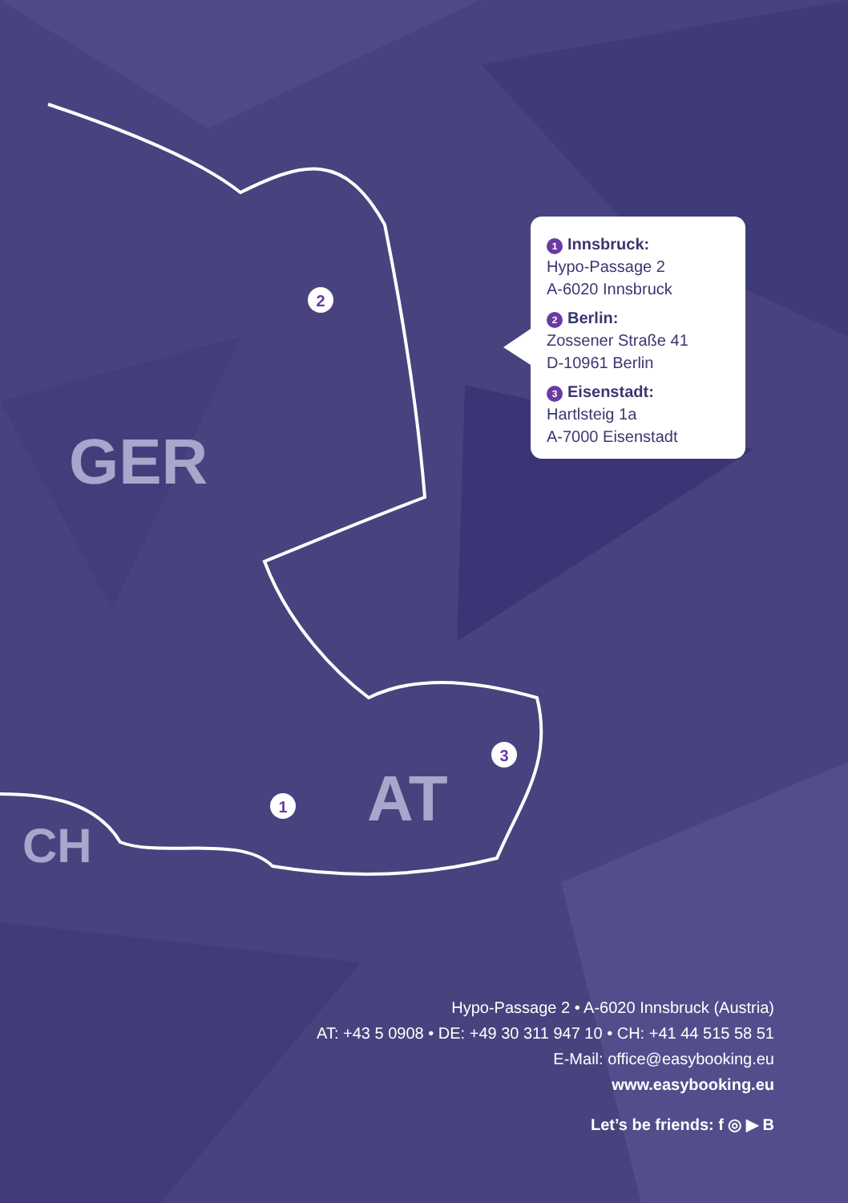2
3
1
GER
AT
CH
1 Innsbruck:
Hypo-Passage 2
A-6020 Innsbruck
2 Berlin:
Zossener Straße 41
D-10961 Berlin
3 Eisenstadt:
Hartlsteig 1a
A-7000 Eisenstadt
Hypo-Passage 2 • A-6020 Innsbruck (Austria)
AT: +43 5 0908 • DE: +49 30 311 947 10 • CH: +41 44 515 58 51
E-Mail: office@easybooking.eu
www.easybooking.eu
Let’s be friends: f ◎ ▶ B